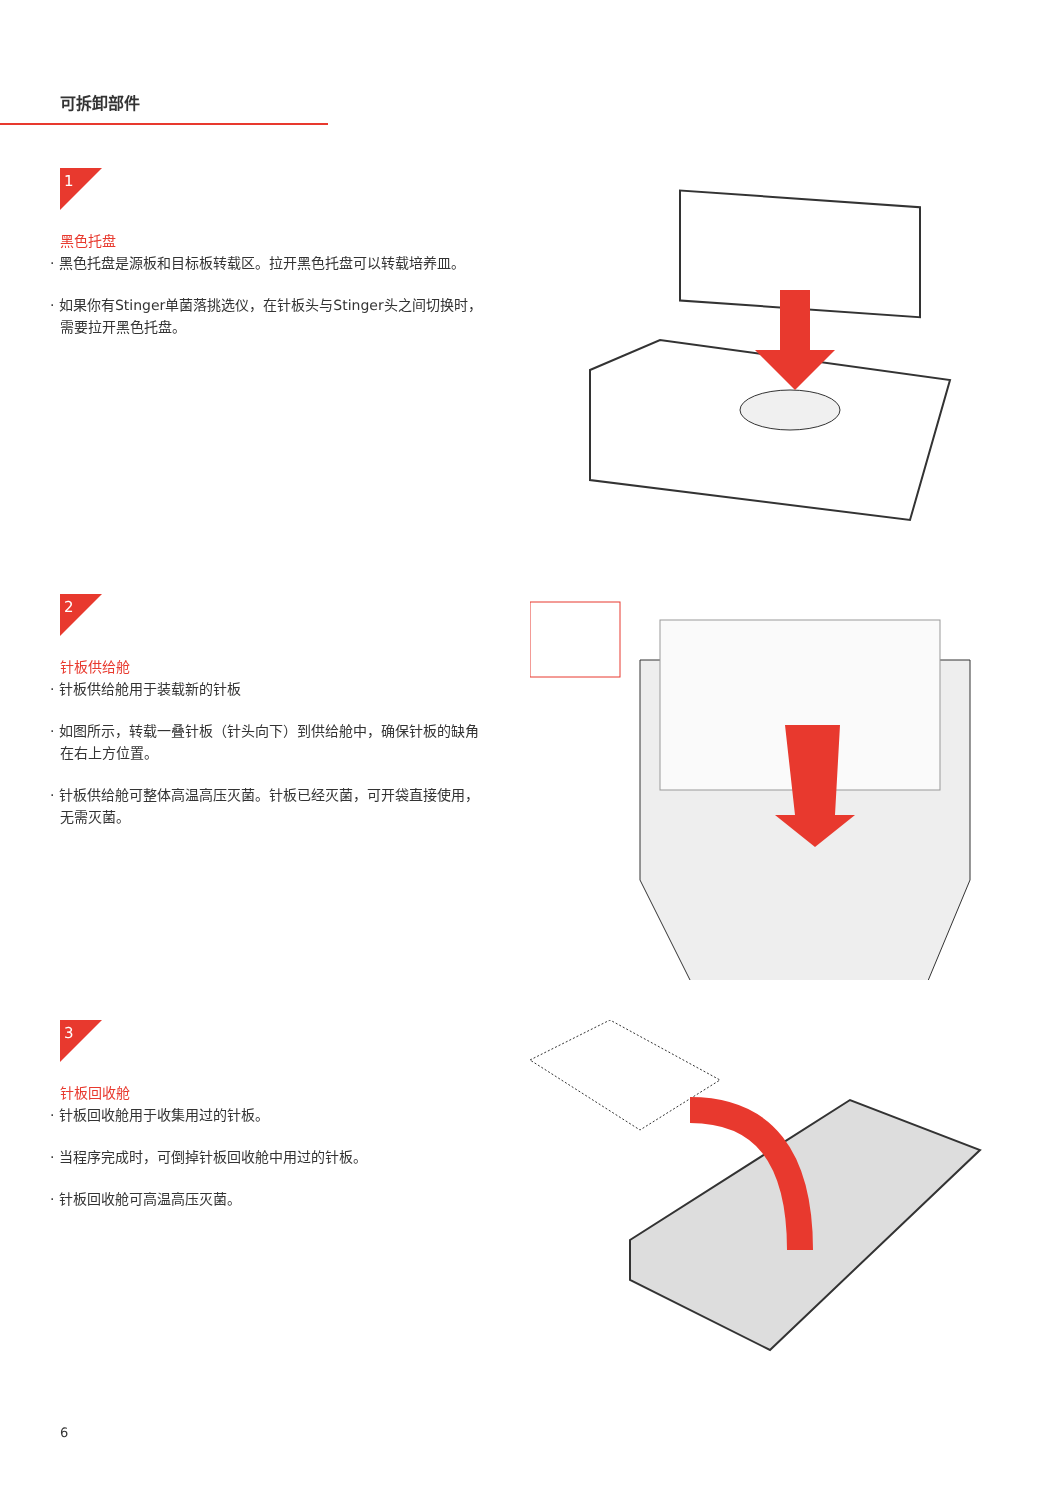可拆卸部件
1
黑色托盘
· 黑色托盘是源板和目标板转载区。拉开黑色托盘可以转载培养皿。
· 如果你有Stinger单菌落挑选仪，在针板头与Stinger头之间切换时，需要拉开黑色托盘。
2
针板供给舱
· 针板供给舱用于装载新的针板
· 如图所示，转载一叠针板（针头向下）到供给舱中，确保针板的缺角在右上方位置。
· 针板供给舱可整体高温高压灭菌。针板已经灭菌，可开袋直接使用，无需灭菌。
3
针板回收舱
· 针板回收舱用于收集用过的针板。
· 当程序完成时，可倒掉针板回收舱中用过的针板。
· 针板回收舱可高温高压灭菌。
6